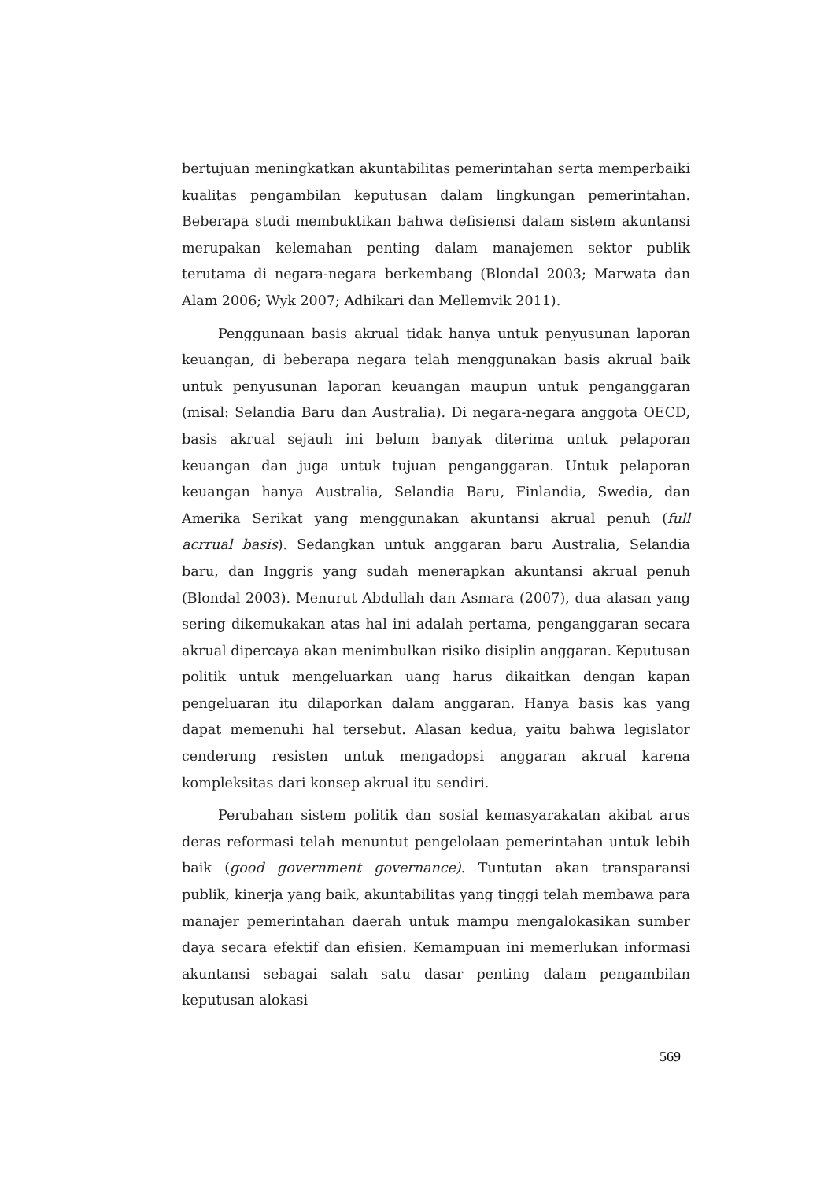bertujuan meningkatkan akuntabilitas pemerintahan serta memperbaiki kualitas pengambilan keputusan dalam lingkungan pemerintahan. Beberapa studi membuktikan bahwa defisiensi dalam sistem akuntansi merupakan kelemahan penting dalam manajemen sektor publik terutama di negara-negara berkembang (Blondal 2003; Marwata dan Alam 2006; Wyk 2007; Adhikari dan Mellemvik 2011).
Penggunaan basis akrual tidak hanya untuk penyusunan laporan keuangan, di beberapa negara telah menggunakan basis akrual baik untuk penyusunan laporan keuangan maupun untuk penganggaran (misal: Selandia Baru dan Australia). Di negara-negara anggota OECD, basis akrual sejauh ini belum banyak diterima untuk pelaporan keuangan dan juga untuk tujuan penganggaran. Untuk pelaporan keuangan hanya Australia, Selandia Baru, Finlandia, Swedia, dan Amerika Serikat yang menggunakan akuntansi akrual penuh (full acrrual basis). Sedangkan untuk anggaran baru Australia, Selandia baru, dan Inggris yang sudah menerapkan akuntansi akrual penuh (Blondal 2003). Menurut Abdullah dan Asmara (2007), dua alasan yang sering dikemukakan atas hal ini adalah pertama, penganggaran secara akrual dipercaya akan menimbulkan risiko disiplin anggaran. Keputusan politik untuk mengeluarkan uang harus dikaitkan dengan kapan pengeluaran itu dilaporkan dalam anggaran. Hanya basis kas yang dapat memenuhi hal tersebut. Alasan kedua, yaitu bahwa legislator cenderung resisten untuk mengadopsi anggaran akrual karena kompleksitas dari konsep akrual itu sendiri.
Perubahan sistem politik dan sosial kemasyarakatan akibat arus deras reformasi telah menuntut pengelolaan pemerintahan untuk lebih baik (good government governance). Tuntutan akan transparansi publik, kinerja yang baik, akuntabilitas yang tinggi telah membawa para manajer pemerintahan daerah untuk mampu mengalokasikan sumber daya secara efektif dan efisien. Kemampuan ini memerlukan informasi akuntansi sebagai salah satu dasar penting dalam pengambilan keputusan alokasi
569